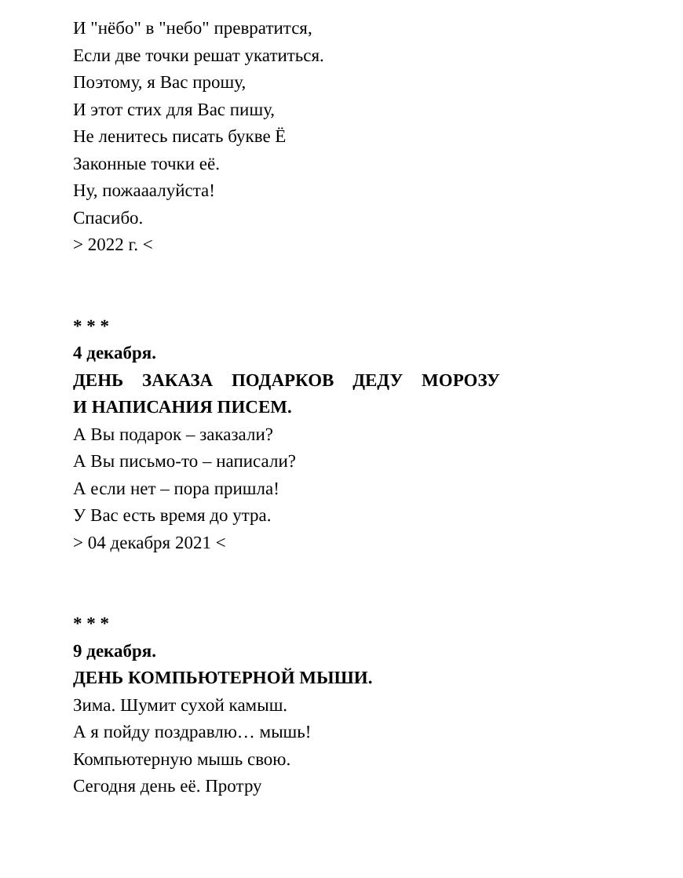И "нёбо" в "небо" превратится,
Если две точки решат укатиться.
Поэтому, я Вас прошу,
И этот стих для Вас пишу,
Не ленитесь писать букве Ё
Законные точки её.
Ну, пожааалуйста!
Спасибо.
> 2022 г. <
* * *
4 декабря.
ДЕНЬ ЗАКАЗА ПОДАРКОВ ДЕДУ МОРОЗУ
И НАПИСАНИЯ ПИСЕМ.
А Вы подарок – заказали?
А Вы письмо-то – написали?
А если нет – пора пришла!
У Вас есть время до утра.
> 04 декабря 2021 <
* * *
9 декабря.
ДЕНЬ КОМПЬЮТЕРНОЙ МЫШИ.
Зима. Шумит сухой камыш.
А я пойду поздравлю… мышь!
Компьютерную мышь свою.
Сегодня день её. Протру